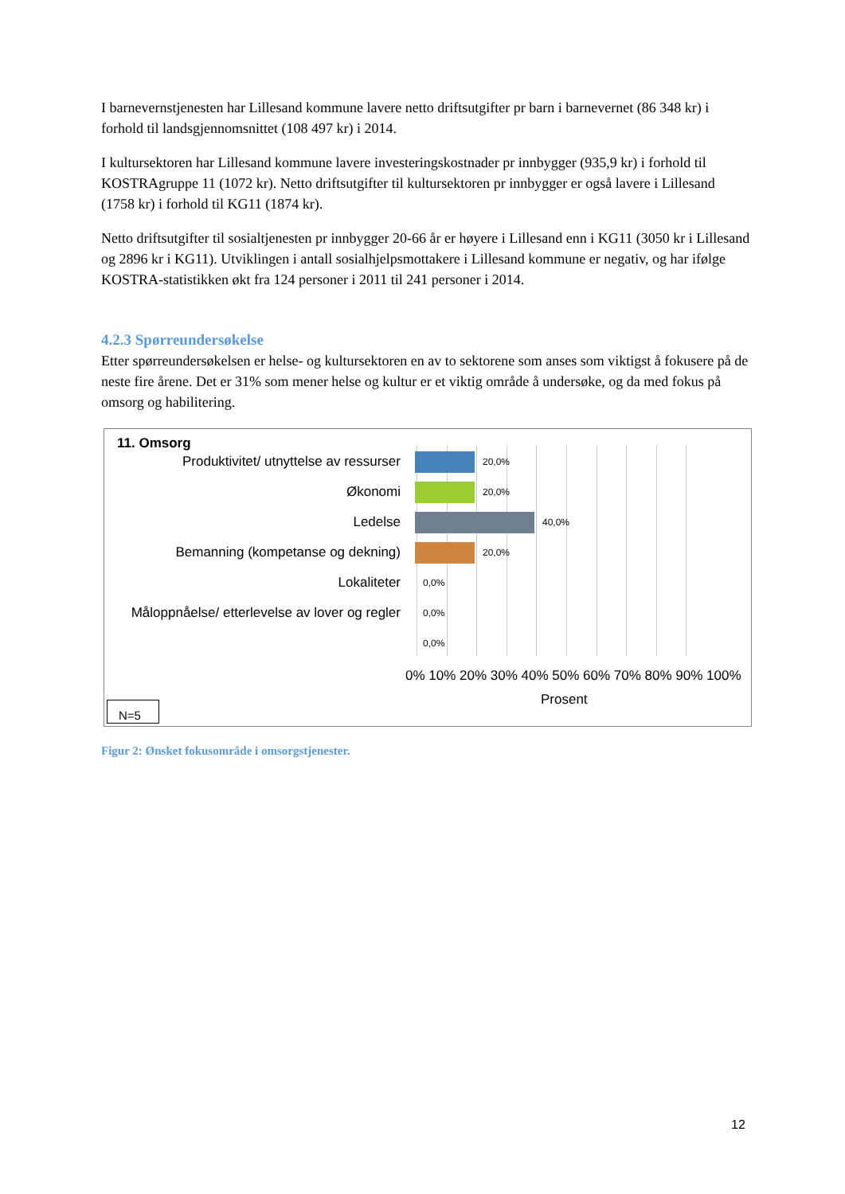I barnevernstjenesten har Lillesand kommune lavere netto driftsutgifter pr barn i barnevernet (86 348 kr) i forhold til landsgjennomsnittet (108 497 kr) i 2014.
I kultursektoren har Lillesand kommune lavere investeringskostnader pr innbygger (935,9 kr) i forhold til KOSTRAgruppe 11 (1072 kr). Netto driftsutgifter til kultursektoren pr innbygger er også lavere i Lillesand (1758 kr) i forhold til KG11 (1874 kr).
Netto driftsutgifter til sosialtjenesten pr innbygger 20-66 år er høyere i Lillesand enn i KG11 (3050 kr i Lillesand og 2896 kr i KG11). Utviklingen i antall sosialhjelpsmottakere i Lillesand kommune er negativ, og har ifølge KOSTRA-statistikken økt fra 124 personer i 2011 til 241 personer i 2014.
4.2.3 Spørreundersøkelse
Etter spørreundersøkelsen er helse- og kultursektoren en av to sektorene som anses som viktigst å fokusere på de neste fire årene. Det er 31% som mener helse og kultur er et viktig område å undersøke, og da med fokus på omsorg og habilitering.
11. Omsorg
Produktivitet/ utnyttelse av ressurser
20,0%
Økonomi
20,0%
Ledelse
40,0%
Bemanning (kompetanse og dekning)
20,0%
Lokaliteter
0,0%
Måloppnåelse/ etterlevelse av lover og regler
0,0%
0,0%
0% 10% 20% 30% 40% 50% 60% 70% 80% 90% 100%
Prosent
N=5
Figur 2: Ønsket fokusområde i omsorgstjenester.
12